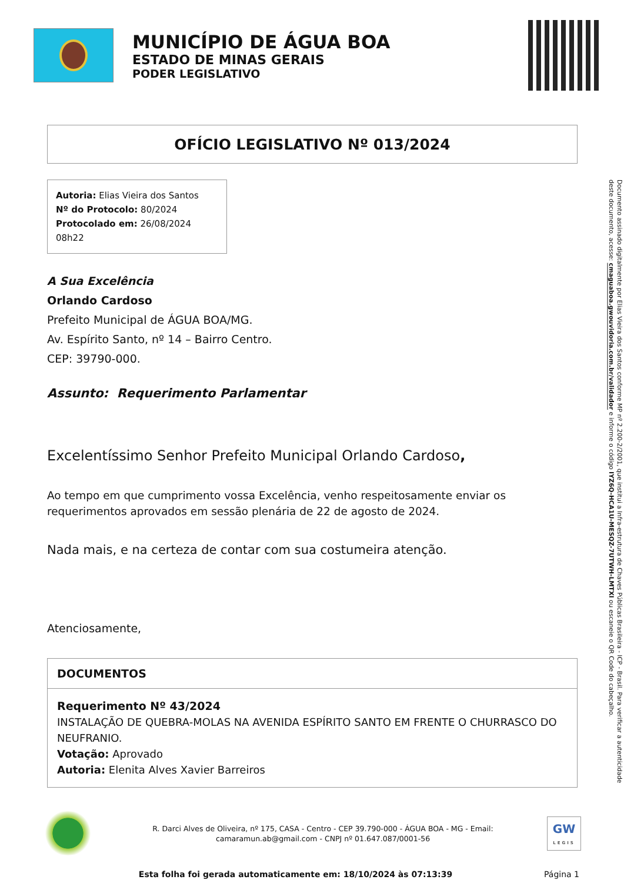MUNICÍPIO DE ÁGUA BOA
ESTADO DE MINAS GERAIS
PODER LEGISLATIVO
OFÍCIO LEGISLATIVO Nº 013/2024
Autoria: Elias Vieira dos Santos
Nº do Protocolo: 80/2024
Protocolado em: 26/08/2024 08h22
A Sua Excelência
Orlando Cardoso
Prefeito Municipal de ÁGUA BOA/MG.
Av. Espírito Santo, nº 14 – Bairro Centro.
CEP: 39790-000.
Assunto: Requerimento Parlamentar
Excelentíssimo Senhor Prefeito Municipal Orlando Cardoso,
Ao tempo em que cumprimento vossa Excelência, venho respeitosamente enviar os requerimentos aprovados em sessão plenária de 22 de agosto de 2024.
Nada mais, e na certeza de contar com sua costumeira atenção.
Atenciosamente,
DOCUMENTOS
Requerimento Nº 43/2024
INSTALAÇÃO DE QUEBRA-MOLAS NA AVENIDA ESPÍRITO SANTO EM FRENTE O CHURRASCO DO NEUFRANIO.
Votação: Aprovado
Autoria: Elenita Alves Xavier Barreiros
R. Darci Alves de Oliveira, nº 175, CASA - Centro - CEP 39.790-000 - ÁGUA BOA - MG - Email:
camaramun.ab@gmail.com - CNPJ nº 01.647.087/0001-56
GW
LEGIS
Esta folha foi gerada automaticamente em: 18/10/2024 às 07:13:39 Página 1
Documento assinado digitalmente por Elias Vieira dos Santos conforme MP nº 2.200-2/2001, que institui a Infra-estrutura de Chaves Públicas Brasileira - ICP - Brasil. Para verificar a autenticidade deste documento, acesse: cmaguaboa.gwouvidoria.com.br/validador e informe o código IYZ6Q-HCA1U-MESQZ-7UTWH-LMTXI ou escaneie o QR Code do cabeçalho.